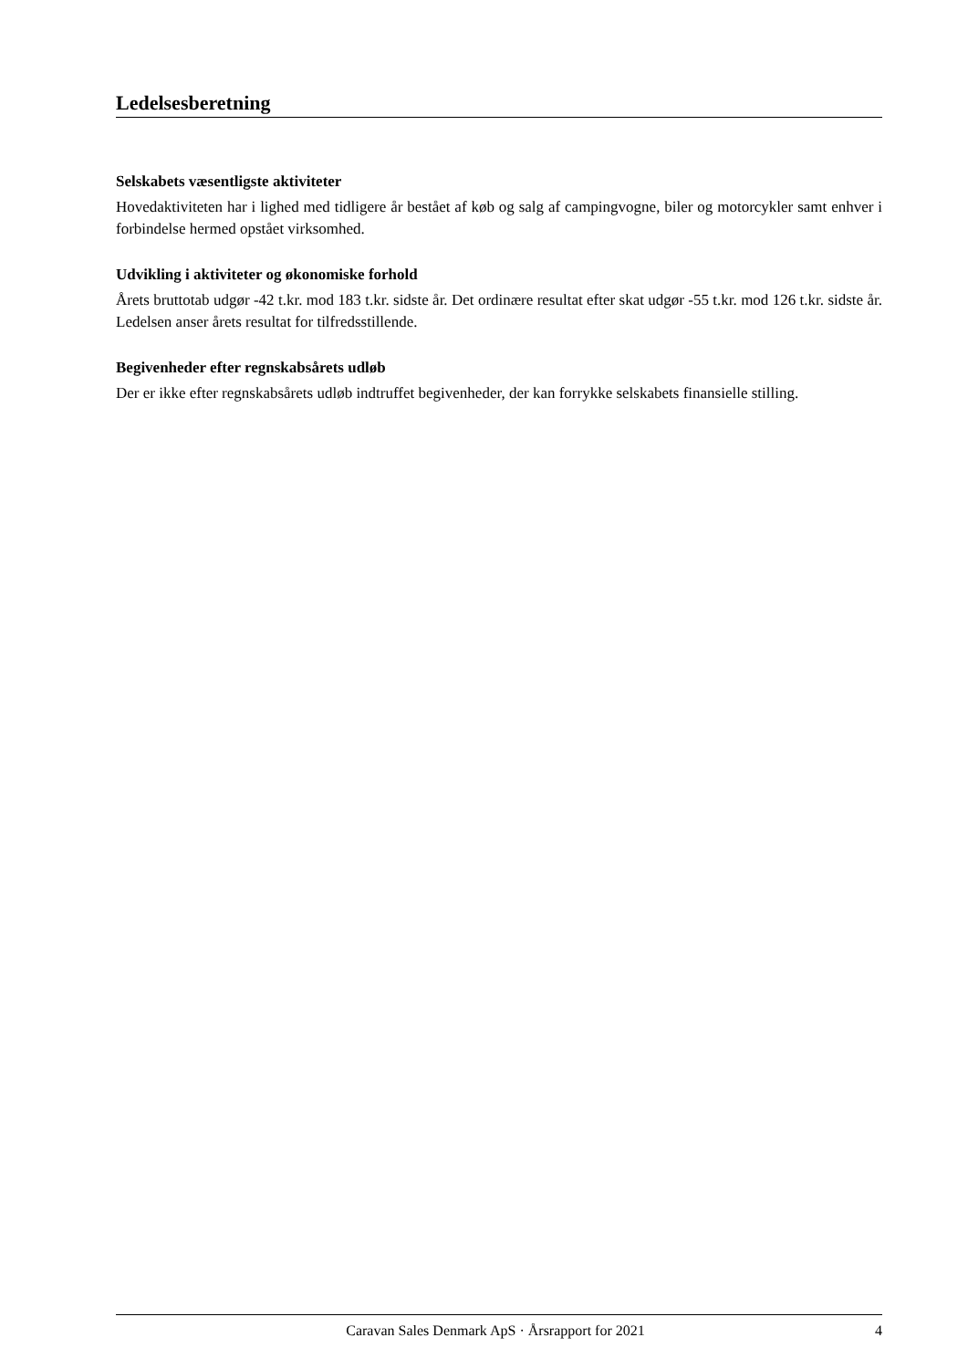Ledelsesberetning
Selskabets væsentligste aktiviteter
Hovedaktiviteten har i lighed med tidligere år bestået af køb og salg af campingvogne, biler og motorcykler samt enhver i forbindelse hermed opstået virksomhed.
Udvikling i aktiviteter og økonomiske forhold
Årets bruttotab udgør -42 t.kr. mod 183 t.kr. sidste år. Det ordinære resultat efter skat udgør -55 t.kr. mod 126 t.kr. sidste år. Ledelsen anser årets resultat for tilfredsstillende.
Begivenheder efter regnskabsårets udløb
Der er ikke efter regnskabsårets udløb indtruffet begivenheder, der kan forrykke selskabets finansielle stilling.
Caravan Sales Denmark ApS · Årsrapport for 2021 4